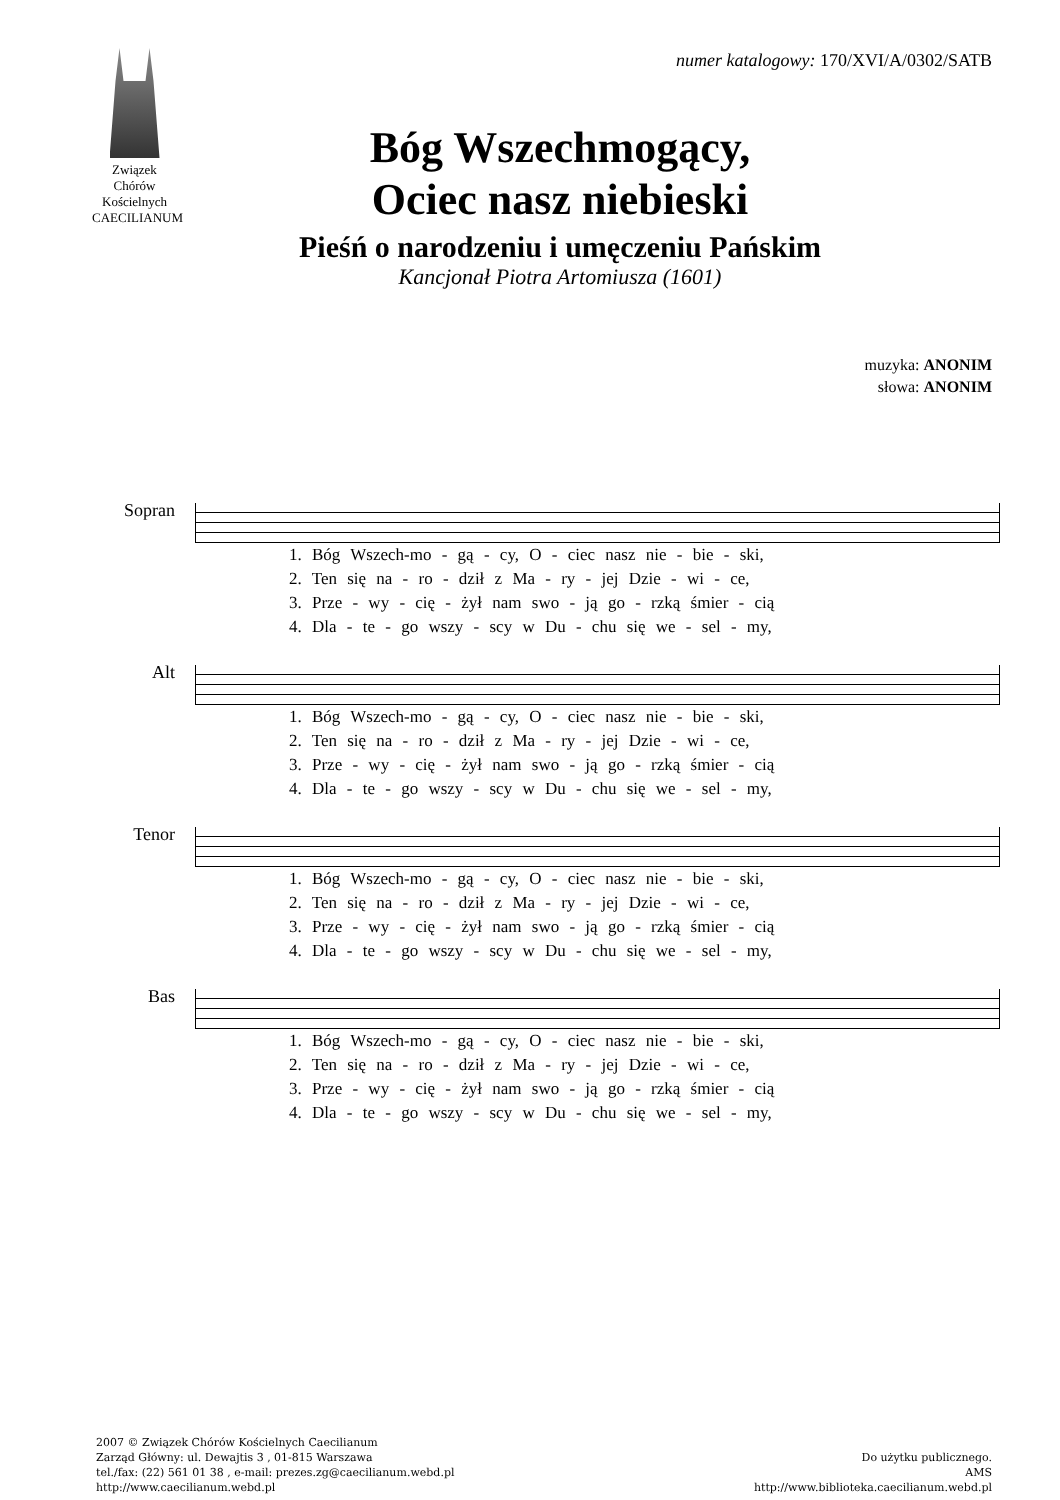Związek Chórów Kościelnych
CAECILIANUM
numer katalogowy: 170/XVI/A/0302/SATB
Bóg Wszechmogący,
Ociec nasz niebieski
Pieśń o narodzeniu i umęczeniu Pańskim
Kancjonał Piotra Artomiusza (1601)
muzyka: ANONIM
słowa: ANONIM
Sopran
1. Bóg Wszech-mo - gą - cy, O - ciec nasz nie - bie - ski,
2. Ten się na - ro - dził z Ma - ry - jej Dzie - wi - ce,
3. Prze - wy - cię - żył nam swo - ją go - rzką śmier - cią
4. Dla - te - go wszy - scy w Du - chu się we - sel - my,
Alt
1. Bóg Wszech-mo - gą - cy, O - ciec nasz nie - bie - ski,
2. Ten się na - ro - dził z Ma - ry - jej Dzie - wi - ce,
3. Prze - wy - cię - żył nam swo - ją go - rzką śmier - cią
4. Dla - te - go wszy - scy w Du - chu się we - sel - my,
Tenor
1. Bóg Wszech-mo - gą - cy, O - ciec nasz nie - bie - ski,
2. Ten się na - ro - dził z Ma - ry - jej Dzie - wi - ce,
3. Prze - wy - cię - żył nam swo - ją go - rzką śmier - cią
4. Dla - te - go wszy - scy w Du - chu się we - sel - my,
Bas
1. Bóg Wszech-mo - gą - cy, O - ciec nasz nie - bie - ski,
2. Ten się na - ro - dził z Ma - ry - jej Dzie - wi - ce,
3. Prze - wy - cię - żył nam swo - ją go - rzką śmier - cią
4. Dla - te - go wszy - scy w Du - chu się we - sel - my,
2007 © Związek Chórów Kościelnych Caecilianum
Zarząd Główny: ul. Dewajtis 3 , 01-815 Warszawa
tel./fax: (22) 561 01 38 , e-mail: prezes.zg@caecilianum.webd.pl
http://www.caecilianum.webd.pl
Do użytku publicznego.
AMS
http://www.biblioteka.caecilianum.webd.pl